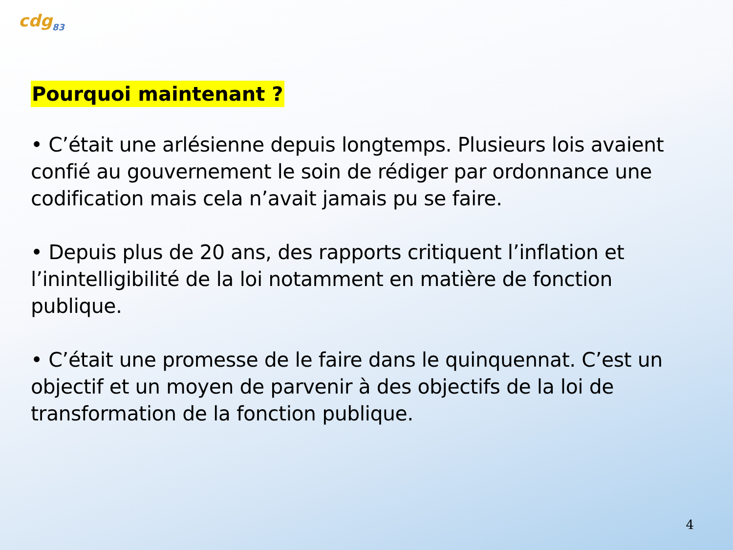cdg<sub>83</sub>
Pourquoi maintenant ?
• C’était une arlésienne depuis longtemps. Plusieurs lois avaient confié au gouvernement le soin de rédiger par ordonnance une codification mais cela n’avait jamais pu se faire.
• Depuis plus de 20 ans, des rapports critiquent l’inflation et l’inintelligibilité de la loi notamment en matière de fonction publique.
• C’était une promesse de le faire dans le quinquennat. C’est un objectif et un moyen de parvenir à des objectifs de la loi de transformation de la fonction publique.
4